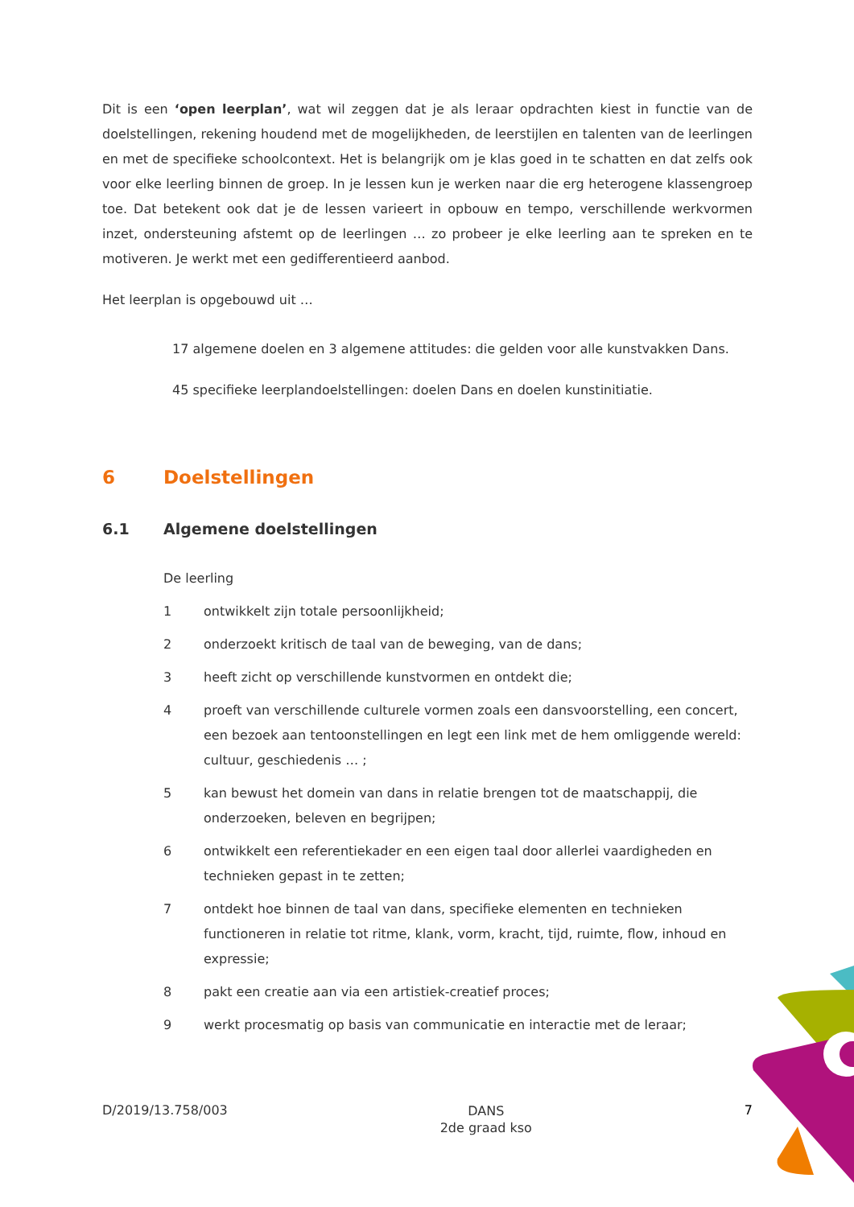Dit is een ‘open leerplan’, wat wil zeggen dat je als leraar opdrachten kiest in functie van de doelstellingen, rekening houdend met de mogelijkheden, de leerstijlen en talenten van de leerlingen en met de specifieke schoolcontext. Het is belangrijk om je klas goed in te schatten en dat zelfs ook voor elke leerling binnen de groep. In je lessen kun je werken naar die erg heterogene klassengroep toe. Dat betekent ook dat je de lessen varieert in opbouw en tempo, verschillende werkvormen inzet, ondersteuning afstemt op de leerlingen … zo probeer je elke leerling aan te spreken en te motiveren. Je werkt met een gedifferentieerd aanbod.
Het leerplan is opgebouwd uit …
17 algemene doelen en 3 algemene attitudes: die gelden voor alle kunstvakken Dans.
45 specifieke leerplandoelstellingen: doelen Dans en doelen kunstinitiatie.
6 Doelstellingen
6.1 Algemene doelstellingen
De leerling
1 ontwikkelt zijn totale persoonlijkheid;
2 onderzoekt kritisch de taal van de beweging, van de dans;
3 heeft zicht op verschillende kunstvormen en ontdekt die;
4 proeft van verschillende culturele vormen zoals een dansvoorstelling, een concert, een bezoek aan tentoonstellingen en legt een link met de hem omliggende wereld: cultuur, geschiedenis … ;
5 kan bewust het domein van dans in relatie brengen tot de maatschappij, die onderzoeken, beleven en begrijpen;
6 ontwikkelt een referentiekader en een eigen taal door allerlei vaardigheden en technieken gepast in te zetten;
7 ontdekt hoe binnen de taal van dans, specifieke elementen en technieken functioneren in relatie tot ritme, klank, vorm, kracht, tijd, ruimte, flow, inhoud en expressie;
8 pakt een creatie aan via een artistiek-creatief proces;
9 werkt procesmatig op basis van communicatie en interactie met de leraar;
D/2019/13.758/003 DANS
2de graad kso 7